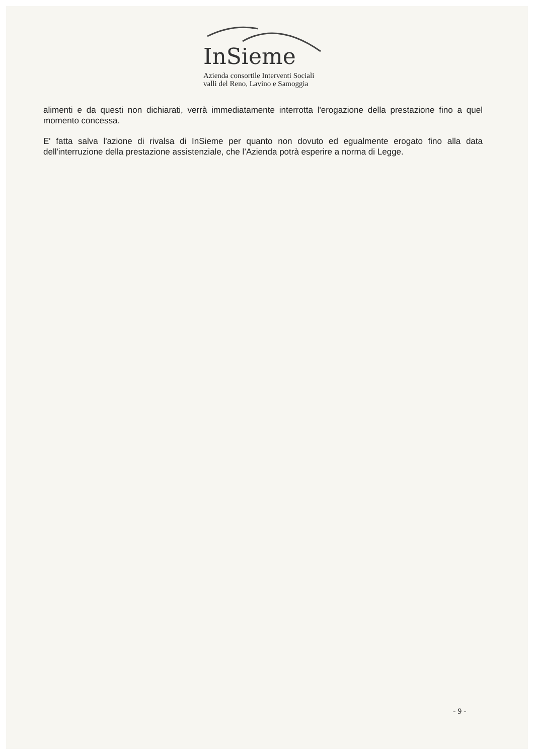InSieme
Azienda consortile Interventi Sociali
valli del Reno, Lavino e Samoggia
alimenti e da questi non dichiarati, verrà immediatamente interrotta l'erogazione della prestazione fino a quel momento concessa.
E' fatta salva l'azione di rivalsa di InSieme per quanto non dovuto ed egualmente erogato fino alla data dell'interruzione della prestazione assistenziale, che l’Azienda potrà esperire a norma di Legge.
- 9 -